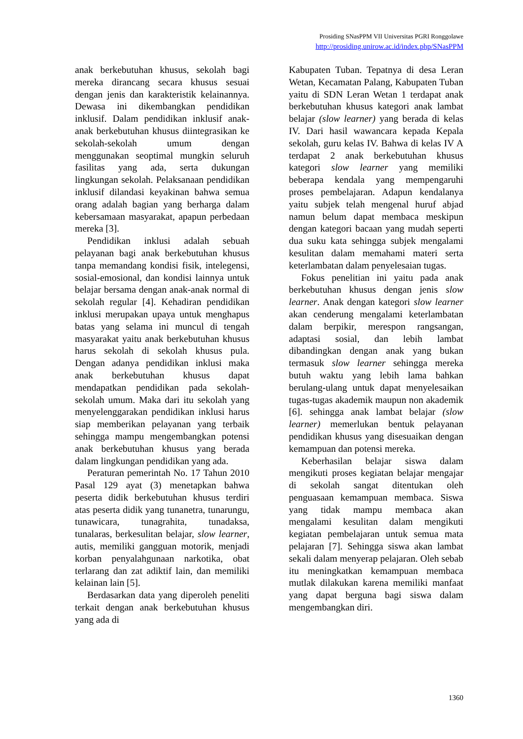Prosiding SNasPPM VII Universitas PGRI Ronggolawe
http://prosiding.unirow.ac.id/index.php/SNasPPM
anak berkebutuhan khusus, sekolah bagi mereka dirancang secara khusus sesuai dengan jenis dan karakteristik kelainannya. Dewasa ini dikembangkan pendidikan inklusif. Dalam pendidikan inklusif anak-anak berkebutuhan khusus diintegrasikan ke sekolah-sekolah umum dengan menggunakan seoptimal mungkin seluruh fasilitas yang ada, serta dukungan lingkungan sekolah. Pelaksanaan pendidikan inklusif dilandasi keyakinan bahwa semua orang adalah bagian yang berharga dalam kebersamaan masyarakat, apapun perbedaan mereka [3].
Pendidikan inklusi adalah sebuah pelayanan bagi anak berkebutuhan khusus tanpa memandang kondisi fisik, intelegensi, sosial-emosional, dan kondisi lainnya untuk belajar bersama dengan anak-anak normal di sekolah regular [4]. Kehadiran pendidikan inklusi merupakan upaya untuk menghapus batas yang selama ini muncul di tengah masyarakat yaitu anak berkebutuhan khusus harus sekolah di sekolah khusus pula. Dengan adanya pendidikan inklusi maka anak berkebutuhan khusus dapat mendapatkan pendidikan pada sekolah-sekolah umum. Maka dari itu sekolah yang menyelenggarakan pendidikan inklusi harus siap memberikan pelayanan yang terbaik sehingga mampu mengembangkan potensi anak berkebutuhan khusus yang berada dalam lingkungan pendidikan yang ada.
Peraturan pemerintah No. 17 Tahun 2010 Pasal 129 ayat (3) menetapkan bahwa peserta didik berkebutuhan khusus terdiri atas peserta didik yang tunanetra, tunarungu, tunawicara, tunagrahita, tunadaksa, tunalaras, berkesulitan belajar, slow learner, autis, memiliki gangguan motorik, menjadi korban penyalahgunaan narkotika, obat terlarang dan zat adiktif lain, dan memiliki kelainan lain [5].
Berdasarkan data yang diperoleh peneliti terkait dengan anak berkebutuhan khusus yang ada di
Kabupaten Tuban. Tepatnya di desa Leran Wetan, Kecamatan Palang, Kabupaten Tuban yaitu di SDN Leran Wetan 1 terdapat anak berkebutuhan khusus kategori anak lambat belajar (slow learner) yang berada di kelas IV. Dari hasil wawancara kepada Kepala sekolah, guru kelas IV. Bahwa di kelas IV A terdapat 2 anak berkebutuhan khusus kategori slow learner yang memiliki beberapa kendala yang mempengaruhi proses pembelajaran. Adapun kendalanya yaitu subjek telah mengenal huruf abjad namun belum dapat membaca meskipun dengan kategori bacaan yang mudah seperti dua suku kata sehingga subjek mengalami kesulitan dalam memahami materi serta keterlambatan dalam penyelesaian tugas.
Fokus penelitian ini yaitu pada anak berkebutuhan khusus dengan jenis slow learner. Anak dengan kategori slow learner akan cenderung mengalami keterlambatan dalam berpikir, merespon rangsangan, adaptasi sosial, dan lebih lambat dibandingkan dengan anak yang bukan termasuk slow learner sehingga mereka butuh waktu yang lebih lama bahkan berulang-ulang untuk dapat menyelesaikan tugas-tugas akademik maupun non akademik [6]. sehingga anak lambat belajar (slow learner) memerlukan bentuk pelayanan pendidikan khusus yang disesuaikan dengan kemampuan dan potensi mereka.
Keberhasilan belajar siswa dalam mengikuti proses kegiatan belajar mengajar di sekolah sangat ditentukan oleh penguasaan kemampuan membaca. Siswa yang tidak mampu membaca akan mengalami kesulitan dalam mengikuti kegiatan pembelajaran untuk semua mata pelajaran [7]. Sehingga siswa akan lambat sekali dalam menyerap pelajaran. Oleh sebab itu meningkatkan kemampuan membaca mutlak dilakukan karena memiliki manfaat yang dapat berguna bagi siswa dalam mengembangkan diri.
1360